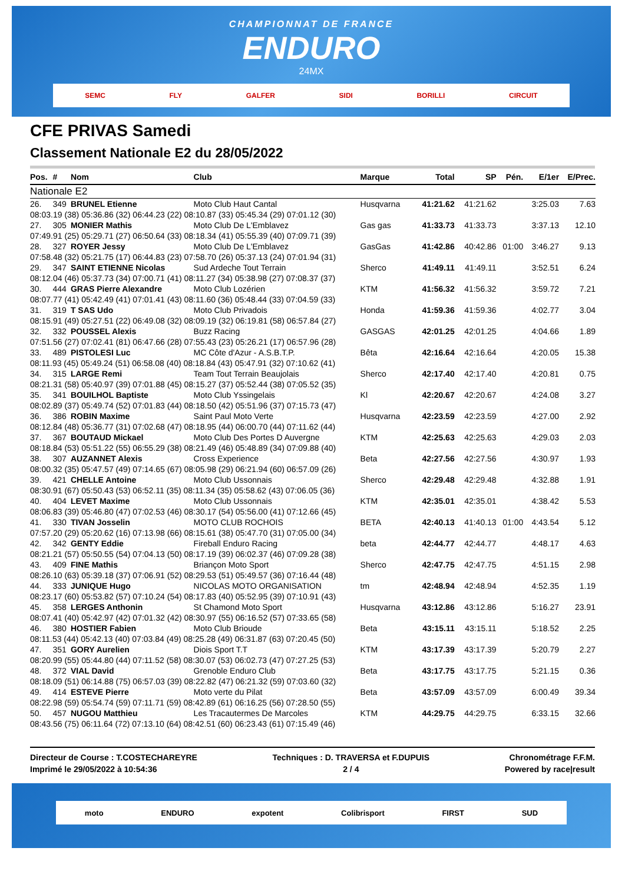CHAMPIONNAT DE FRANCE
ENDURO
24MX
SEMC FLY GALFER SIDI BORILLI CIRCUIT
CFE PRIVAS Samedi
Classement Nationale E2 du 28/05/2022
| Pos. | # | Nom | Club | Marque | Total | SP | Pén. | E/1er | E/Prec. |
| --- | --- | --- | --- | --- | --- | --- | --- | --- | --- |
| Nationale E2 | | | | | | | | | |
| 26. | 349 | BRUNEL Etienne | Moto Club Haut Cantal | Husqvarna | 41:21.62 | 41:21.62 | | 3:25.03 | 7.63 |
| 08:03.19 (38) 05:36.86 (32) 06:44.23 (22) 08:10.87 (33) 05:45.34 (29) 07:01.12 (30) | | | | | | | | | |
| 27. | 305 | MONIER Mathis | Moto Club De L'Emblavez | Gas gas | 41:33.73 | 41:33.73 | | 3:37.13 | 12.10 |
| 07:49.91 (25) 05:29.71 (27) 06:50.64 (33) 08:18.34 (41) 05:55.39 (40) 07:09.71 (39) | | | | | | | | | |
| 28. | 327 | ROYER Jessy | Moto Club De L'Emblavez | GasGas | 41:42.86 | 40:42.86 | 01:00 | 3:46.27 | 9.13 |
| 07:58.48 (32) 05:21.75 (17) 06:44.83 (23) 07:58.70 (26) 05:37.13 (24) 07:01.94 (31) | | | | | | | | | |
| 29. | 347 | SAINT ETIENNE Nicolas | Sud Ardeche Tout Terrain | Sherco | 41:49.11 | 41:49.11 | | 3:52.51 | 6.24 |
| 08:12.04 (46) 05:37.73 (34) 07:00.71 (41) 08:11.27 (34) 05:38.98 (27) 07:08.37 (37) | | | | | | | | | |
| 30. | 444 | GRAS Pierre Alexandre | Moto Club Lozérien | KTM | 41:56.32 | 41:56.32 | | 3:59.72 | 7.21 |
| 08:07.77 (41) 05:42.49 (41) 07:01.41 (43) 08:11.60 (36) 05:48.44 (33) 07:04.59 (33) | | | | | | | | | |
| 31. | 319 | T SAS Udo | Moto Club Privadois | Honda | 41:59.36 | 41:59.36 | | 4:02.77 | 3.04 |
| 08:15.91 (49) 05:27.51 (22) 06:49.08 (32) 08:09.19 (32) 06:19.81 (58) 06:57.84 (27) | | | | | | | | | |
| 32. | 332 | POUSSEL Alexis | Buzz Racing | GASGAS | 42:01.25 | 42:01.25 | | 4:04.66 | 1.89 |
| 07:51.56 (27) 07:02.41 (81) 06:47.66 (28) 07:55.43 (23) 05:26.21 (17) 06:57.96 (28) | | | | | | | | | |
| 33. | 489 | PISTOLESI Luc | MC Côte d'Azur - A.S.B.T.P. | Bêta | 42:16.64 | 42:16.64 | | 4:20.05 | 15.38 |
| 08:11.93 (45) 05:49.24 (51) 06:58.08 (40) 08:18.84 (43) 05:47.91 (32) 07:10.62 (41) | | | | | | | | | |
| 34. | 315 | LARGE Remi | Team Tout Terrain Beaujolais | Sherco | 42:17.40 | 42:17.40 | | 4:20.81 | 0.75 |
| 08:21.31 (58) 05:40.97 (39) 07:01.88 (45) 08:15.27 (37) 05:52.44 (38) 07:05.52 (35) | | | | | | | | | |
| 35. | 341 | BOUILHOL Baptiste | Moto Club Yssingelais | Kl | 42:20.67 | 42:20.67 | | 4:24.08 | 3.27 |
| 08:02.89 (37) 05:49.74 (52) 07:01.83 (44) 08:18.50 (42) 05:51.96 (37) 07:15.73 (47) | | | | | | | | | |
| 36. | 386 | ROBIN Maxime | Saint Paul Moto Verte | Husqvarna | 42:23.59 | 42:23.59 | | 4:27.00 | 2.92 |
| 08:12.84 (48) 05:36.77 (31) 07:02.68 (47) 08:18.95 (44) 06:00.70 (44) 07:11.62 (44) | | | | | | | | | |
| 37. | 367 | BOUTAUD Mickael | Moto Club Des Portes D Auvergne | KTM | 42:25.63 | 42:25.63 | | 4:29.03 | 2.03 |
| 08:18.84 (53) 05:51.22 (55) 06:55.29 (38) 08:21.49 (46) 05:48.89 (34) 07:09.88 (40) | | | | | | | | | |
| 38. | 307 | AUZANNET Alexis | Cross Experience | Beta | 42:27.56 | 42:27.56 | | 4:30.97 | 1.93 |
| 08:00.32 (35) 05:47.57 (49) 07:14.65 (67) 08:05.98 (29) 06:21.94 (60) 06:57.09 (26) | | | | | | | | | |
| 39. | 421 | CHELLE Antoine | Moto Club Ussonnais | Sherco | 42:29.48 | 42:29.48 | | 4:32.88 | 1.91 |
| 08:30.91 (67) 05:50.43 (53) 06:52.11 (35) 08:11.34 (35) 05:58.62 (43) 07:06.05 (36) | | | | | | | | | |
| 40. | 404 | LEVET Maxime | Moto Club Ussonnais | KTM | 42:35.01 | 42:35.01 | | 4:38.42 | 5.53 |
| 08:06.83 (39) 05:46.80 (47) 07:02.53 (46) 08:30.17 (54) 05:56.00 (41) 07:12.66 (45) | | | | | | | | | |
| 41. | 330 | TIVAN Josselin | MOTO CLUB ROCHOIS | BETA | 42:40.13 | 41:40.13 | 01:00 | 4:43.54 | 5.12 |
| 07:57.20 (29) 05:20.62 (16) 07:13.98 (66) 08:15.61 (38) 05:47.70 (31) 07:05.00 (34) | | | | | | | | | |
| 42. | 342 | GENTY Eddie | Fireball Enduro Racing | beta | 42:44.77 | 42:44.77 | | 4:48.17 | 4.63 |
| 08:21.21 (57) 05:50.55 (54) 07:04.13 (50) 08:17.19 (39) 06:02.37 (46) 07:09.28 (38) | | | | | | | | | |
| 43. | 409 | FINE Mathis | Briançon Moto Sport | Sherco | 42:47.75 | 42:47.75 | | 4:51.15 | 2.98 |
| 08:26.10 (63) 05:39.18 (37) 07:06.91 (52) 08:29.53 (51) 05:49.57 (36) 07:16.44 (48) | | | | | | | | | |
| 44. | 333 | JUNIQUE Hugo | NICOLAS MOTO ORGANISATION | tm | 42:48.94 | 42:48.94 | | 4:52.35 | 1.19 |
| 08:23.17 (60) 05:53.82 (57) 07:10.24 (54) 08:17.83 (40) 05:52.95 (39) 07:10.91 (43) | | | | | | | | | |
| 45. | 358 | LERGES Anthonin | St Chamond Moto Sport | Husqvarna | 43:12.86 | 43:12.86 | | 5:16.27 | 23.91 |
| 08:07.41 (40) 05:42.97 (42) 07:01.32 (42) 08:30.97 (55) 06:16.52 (57) 07:33.65 (58) | | | | | | | | | |
| 46. | 380 | HOSTIER Fabien | Moto Club Brioude | Beta | 43:15.11 | 43:15.11 | | 5:18.52 | 2.25 |
| 08:11.53 (44) 05:42.13 (40) 07:03.84 (49) 08:25.28 (49) 06:31.87 (63) 07:20.45 (50) | | | | | | | | | |
| 47. | 351 | GORY Aurelien | Diois Sport T.T | KTM | 43:17.39 | 43:17.39 | | 5:20.79 | 2.27 |
| 08:20.99 (55) 05:44.80 (44) 07:11.52 (58) 08:30.07 (53) 06:02.73 (47) 07:27.25 (53) | | | | | | | | | |
| 48. | 372 | VIAL David | Grenoble Enduro Club | Beta | 43:17.75 | 43:17.75 | | 5:21.15 | 0.36 |
| 08:18.09 (51) 06:14.88 (75) 06:57.03 (39) 08:22.82 (47) 06:21.32 (59) 07:03.60 (32) | | | | | | | | | |
| 49. | 414 | ESTEVE Pierre | Moto verte du Pilat | Beta | 43:57.09 | 43:57.09 | | 6:00.49 | 39.34 |
| 08:22.98 (59) 05:54.74 (59) 07:11.71 (59) 08:42.89 (61) 06:16.25 (56) 07:28.50 (55) | | | | | | | | | |
| 50. | 457 | NUGOU Matthieu | Les Tracautermes De Marcoles | KTM | 44:29.75 | 44:29.75 | | 6:33.15 | 32.66 |
| 08:43.56 (75) 06:11.64 (72) 07:13.10 (64) 08:42.51 (60) 06:23.43 (61) 07:15.49 (46) | | | | | | | | | |
Directeur de Course : T.COSTECHAREYRE
Imprimé le 29/05/2022 à 10:54:36
Techniques : D. TRAVERSA et F.DUPUIS
2 / 4
Chronométrage F.F.M.
Powered by race|result
moto ENDURO expotent Colibrisport FIRST SUD